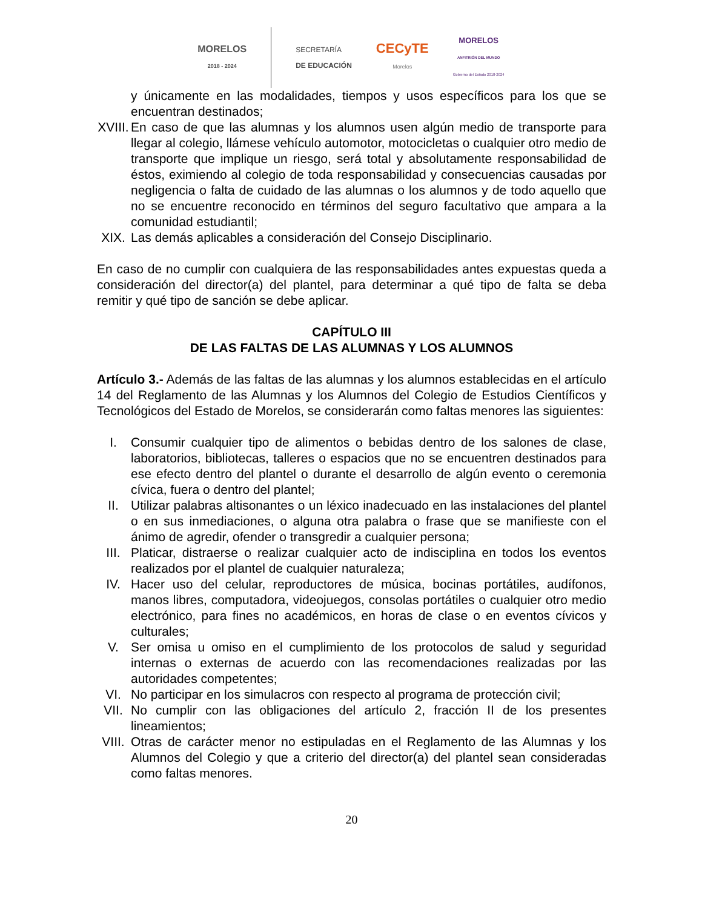MORELOS
2018 - 2024
SECRETARÍA
DE EDUCACIÓN
CECyTE
Morelos
MORELOS
ANFITRIÓN DEL MUNDO
Gobierno del Estado 2018-2024
y únicamente en las modalidades, tiempos y usos específicos para los que se encuentran destinados;
XVIII.
En caso de que las alumnas y los alumnos usen algún medio de transporte para llegar al colegio, llámese vehículo automotor, motocicletas o cualquier otro medio de transporte que implique un riesgo, será total y absolutamente responsabilidad de éstos, eximiendo al colegio de toda responsabilidad y consecuencias causadas por negligencia o falta de cuidado de las alumnas o los alumnos y de todo aquello que no se encuentre reconocido en términos del seguro facultativo que ampara a la comunidad estudiantil;
XIX. Las demás aplicables a consideración del Consejo Disciplinario.
En caso de no cumplir con cualquiera de las responsabilidades antes expuestas queda a consideración del director(a) del plantel, para determinar a qué tipo de falta se deba remitir y qué tipo de sanción se debe aplicar.
CAPÍTULO III
DE LAS FALTAS DE LAS ALUMNAS Y LOS ALUMNOS
Artículo 3.- Además de las faltas de las alumnas y los alumnos establecidas en el artículo 14 del Reglamento de las Alumnas y los Alumnos del Colegio de Estudios Científicos y Tecnológicos del Estado de Morelos, se considerarán como faltas menores las siguientes:
I. Consumir cualquier tipo de alimentos o bebidas dentro de los salones de clase, laboratorios, bibliotecas, talleres o espacios que no se encuentren destinados para ese efecto dentro del plantel o durante el desarrollo de algún evento o ceremonia cívica, fuera o dentro del plantel;
II. Utilizar palabras altisonantes o un léxico inadecuado en las instalaciones del plantel o en sus inmediaciones, o alguna otra palabra o frase que se manifieste con el ánimo de agredir, ofender o transgredir a cualquier persona;
III. Platicar, distraerse o realizar cualquier acto de indisciplina en todos los eventos realizados por el plantel de cualquier naturaleza;
IV. Hacer uso del celular, reproductores de música, bocinas portátiles, audífonos, manos libres, computadora, videojuegos, consolas portátiles o cualquier otro medio electrónico, para fines no académicos, en horas de clase o en eventos cívicos y culturales;
V. Ser omisa u omiso en el cumplimiento de los protocolos de salud y seguridad internas o externas de acuerdo con las recomendaciones realizadas por las autoridades competentes;
VI. No participar en los simulacros con respecto al programa de protección civil;
VII. No cumplir con las obligaciones del artículo 2, fracción II de los presentes lineamientos;
VIII.
Otras de carácter menor no estipuladas en el Reglamento de las Alumnas y los Alumnos del Colegio y que a criterio del director(a) del plantel sean consideradas como faltas menores.
20